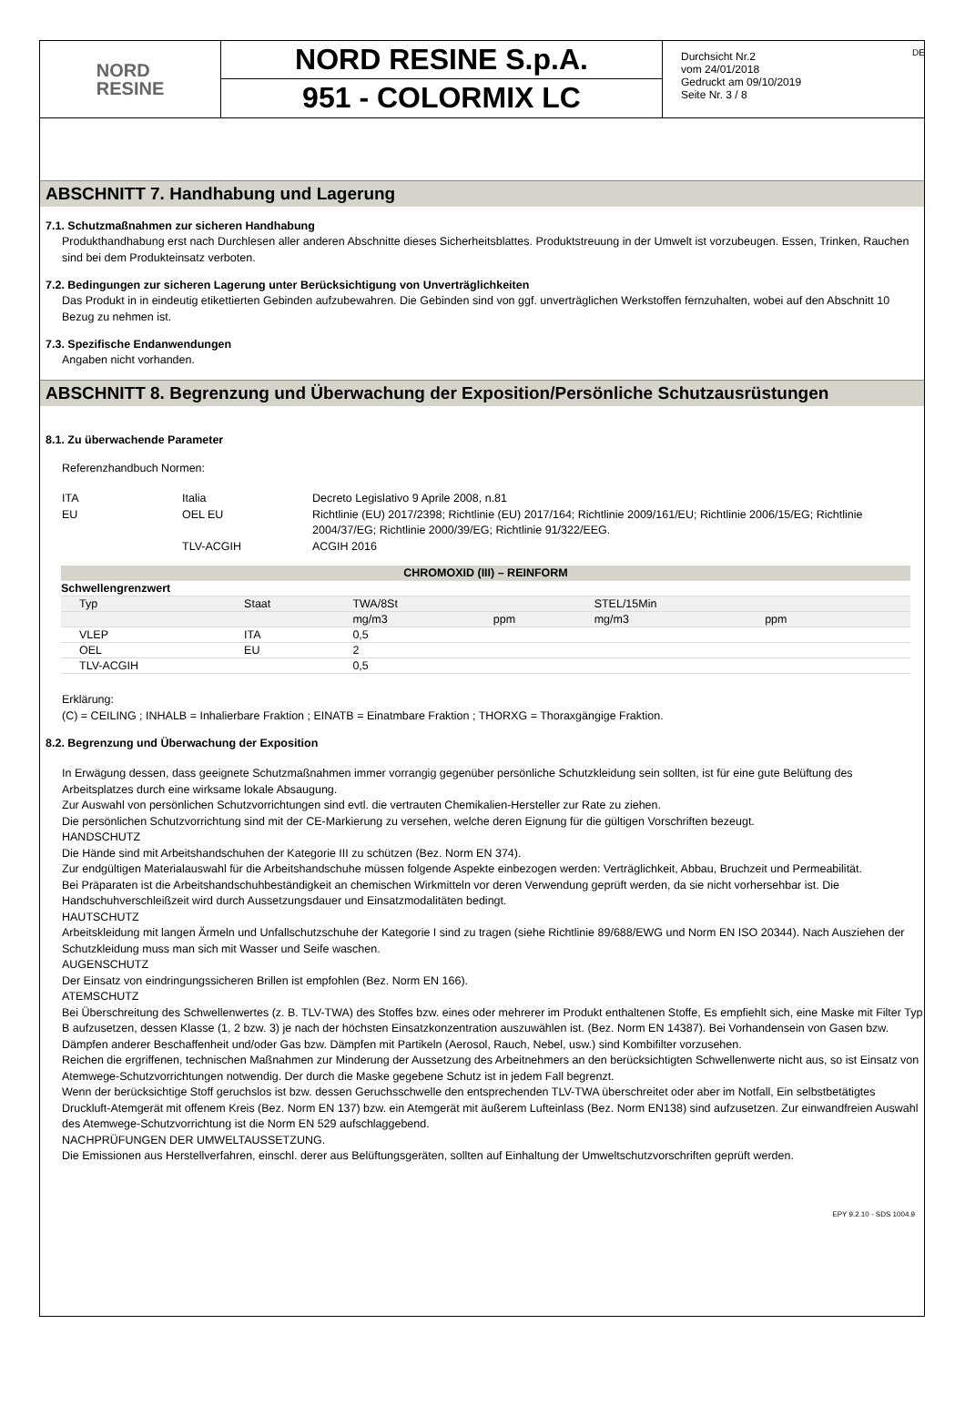DE
NORD
RESINE
NORD RESINE S.p.A.
951 - COLORMIX LC
Durchsicht Nr.2
vom 24/01/2018
Gedruckt am 09/10/2019
Seite Nr. 3 / 8
ABSCHNITT 7. Handhabung und Lagerung
7.1. Schutzmaßnahmen zur sicheren Handhabung
Produkthandhabung erst nach Durchlesen aller anderen Abschnitte dieses Sicherheitsblattes. Produktstreuung in der Umwelt ist vorzubeugen. Essen, Trinken, Rauchen sind bei dem Produkteinsatz verboten.
7.2. Bedingungen zur sicheren Lagerung unter Berücksichtigung von Unverträglichkeiten
Das Produkt in in eindeutig etikettierten Gebinden aufzubewahren. Die Gebinden sind von ggf. unverträglichen Werkstoffen fernzuhalten, wobei auf den Abschnitt 10 Bezug zu nehmen ist.
7.3. Spezifische Endanwendungen
Angaben nicht vorhanden.
ABSCHNITT 8. Begrenzung und Überwachung der Exposition/Persönliche Schutzausrüstungen
8.1. Zu überwachende Parameter
Referenzhandbuch Normen:
| ITA | Italia | Decreto Legislativo 9 Aprile 2008, n.81 |
| EU | OEL EU | Richtlinie (EU) 2017/2398; Richtlinie (EU) 2017/164; Richtlinie 2009/161/EU; Richtlinie 2006/15/EG; Richtlinie 2004/37/EG; Richtlinie 2000/39/EG; Richtlinie 91/322/EEG. |
| | TLV-ACGIH | ACGIH 2016 |
| CHROMOXID (III) – REINFORM | | | | | | |
| --- | --- | --- | --- | --- | --- | --- |
| Schwellengrenzwert | | | | | | |
| Typ | Staat | TWA/8St | | STEL/15Min | | |
| | | mg/m3 | ppm | mg/m3 | ppm | |
| VLEP | ITA | 0,5 | | | | |
| OEL | EU | 2 | | | | |
| TLV-ACGIH | | 0,5 | | | | |
Erklärung:
(C) = CEILING ; INHALB = Inhalierbare Fraktion ; EINATB = Einatmbare Fraktion ; THORXG = Thoraxgängige Fraktion.
8.2. Begrenzung und Überwachung der Exposition
In Erwägung dessen, dass geeignete Schutzmaßnahmen immer vorrangig gegenüber persönliche Schutzkleidung sein sollten, ist für eine gute Belüftung des Arbeitsplatzes durch eine wirksame lokale Absaugung.
Zur Auswahl von persönlichen Schutzvorrichtungen sind evtl. die vertrauten Chemikalien-Hersteller zur Rate zu ziehen.
Die persönlichen Schutzvorrichtung sind mit der CE-Markierung zu versehen, welche deren Eignung für die gültigen Vorschriften bezeugt.
HANDSCHUTZ
Die Hände sind mit Arbeitshandschuhen der Kategorie III zu schützen (Bez. Norm EN 374).
Zur endgültigen Materialauswahl für die Arbeitshandschuhe müssen folgende Aspekte einbezogen werden: Verträglichkeit, Abbau, Bruchzeit und Permeabilität.
Bei Präparaten ist die Arbeitshandschuhbeständigkeit an chemischen Wirkmitteln vor deren Verwendung geprüft werden, da sie nicht vorhersehbar ist. Die Handschuhverschleißzeit wird durch Aussetzungsdauer und Einsatzmodalitäten bedingt.
HAUTSCHUTZ
Arbeitskleidung mit langen Ärmeln und Unfallschutzschuhe der Kategorie I sind zu tragen (siehe Richtlinie 89/688/EWG und Norm EN ISO 20344). Nach Ausziehen der Schutzkleidung muss man sich mit Wasser und Seife waschen.
AUGENSCHUTZ
Der Einsatz von eindringungssicheren Brillen ist empfohlen (Bez. Norm EN 166).
ATEMSCHUTZ
Bei Überschreitung des Schwellenwertes (z. B. TLV-TWA) des Stoffes bzw. eines oder mehrerer im Produkt enthaltenen Stoffe, Es empfiehlt sich, eine Maske mit Filter Typ B aufzusetzen, dessen Klasse (1, 2 bzw. 3) je nach der höchsten Einsatzkonzentration auszuwählen ist. (Bez. Norm EN 14387). Bei Vorhandensein von Gasen bzw. Dämpfen anderer Beschaffenheit und/oder Gas bzw. Dämpfen mit Partikeln (Aerosol, Rauch, Nebel, usw.) sind Kombifilter vorzusehen.
Reichen die ergriffenen, technischen Maßnahmen zur Minderung der Aussetzung des Arbeitnehmers an den berücksichtigten Schwellenwerte nicht aus, so ist Einsatz von Atemwege-Schutzvorrichtungen notwendig. Der durch die Maske gegebene Schutz ist in jedem Fall begrenzt.
Wenn der berücksichtige Stoff geruchslos ist bzw. dessen Geruchsschwelle den entsprechenden TLV-TWA überschreitet oder aber im Notfall, Ein selbstbetätigtes Druckluft-Atemgerät mit offenem Kreis (Bez. Norm EN 137) bzw. ein Atemgerät mit äußerem Lufteinlass (Bez. Norm EN138) sind aufzusetzen. Zur einwandfreien Auswahl des Atemwege-Schutzvorrichtung ist die Norm EN 529 aufschlaggebend.
NACHPRÜFUNGEN DER UMWELTAUSSETZUNG.
Die Emissionen aus Herstellverfahren, einschl. derer aus Belüftungsgeräten, sollten auf Einhaltung der Umweltschutzvorschriften geprüft werden.
EPY 9.2.10 - SDS 1004.9